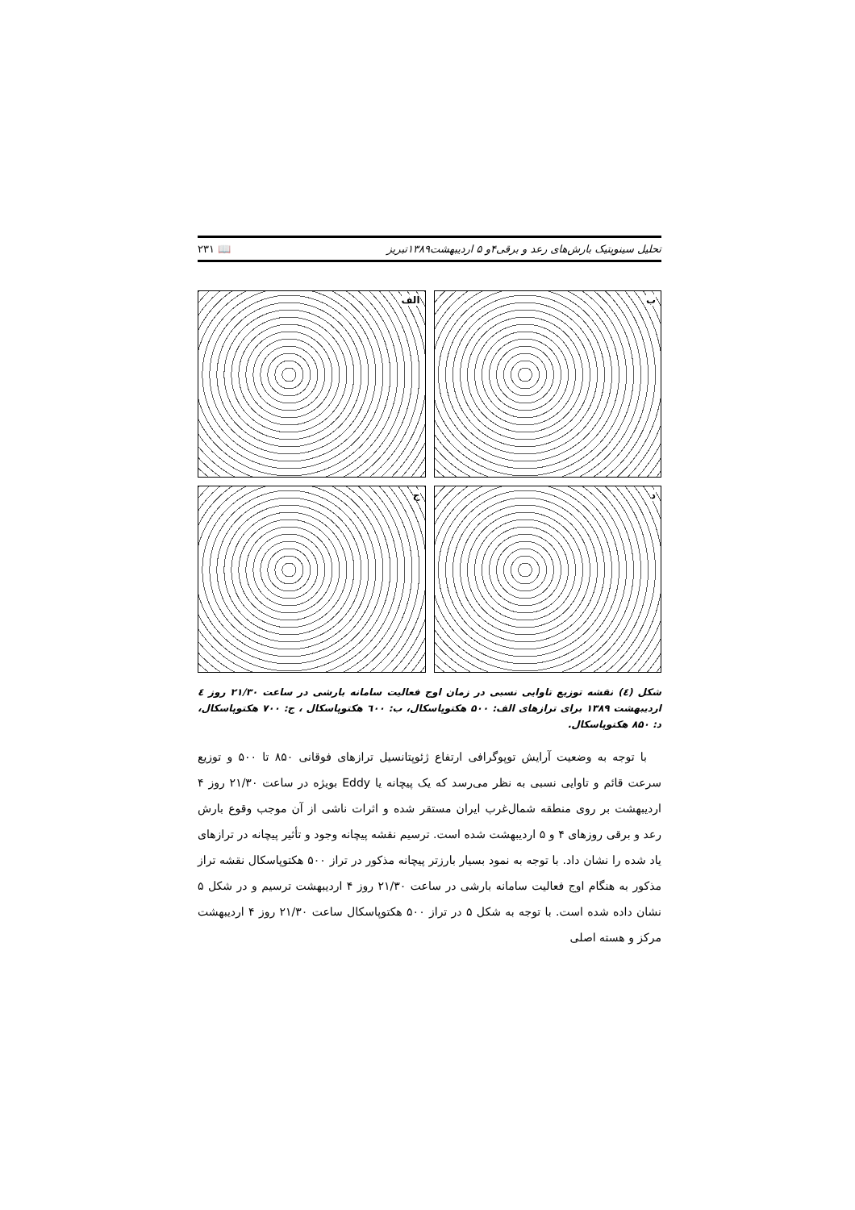تحلیل سینوپتیک بارش‌های رعد و برقی۴و ۵ اردیبهشت۱۳۸۹تبریز 📖 ۲۳۱
الف
ب
ج
د
شکل (٤) نقشه توزیع تاوایی نسبی در زمان اوج فعالیت سامانه بارشی در ساعت ۲۱/۳۰ روز ٤ اردیبهشت ۱۳۸۹ برای ترازهای الف: ۵۰۰ هکتوپاسکال، ب: ٦۰۰ هکتوپاسکال ، ج: ۷۰۰ هکتوپاسکال، د: ۸۵۰ هکتوپاسکال.
با توجه به وضعیت آرایش توپوگرافی ارتفاع ژئوپتانسیل ترازهای فوقانی ۸۵۰ تا ۵۰۰ و توزیع سرعت قائم و تاوایی نسبی به نظر می‌رسد که یک پیچانه یا Eddy بویژه در ساعت ۲۱/۳۰ روز ۴ اردیبهشت بر روی منطقه شمال‌غرب ایران مستقر شده و اثرات ناشی از آن موجب وقوع بارش رعد و برقی روزهای ۴ و ۵ اردیبهشت شده است. ترسیم نقشه پیچانه وجود و تأثیر پیچانه در ترازهای یاد شده را نشان داد. با توجه به نمود بسیار بارزتر پیچانه مذکور در تراز ۵۰۰ هکتوپاسکال نقشه تراز مذکور به هنگام اوج فعالیت سامانه بارشی در ساعت ۲۱/۳۰ روز ۴ اردیبهشت ترسیم و در شکل ۵ نشان داده شده است. با توجه به شکل ۵ در تراز ۵۰۰ هکتوپاسکال ساعت ۲۱/۳۰ روز ۴ اردیبهشت مرکز و هسته اصلی